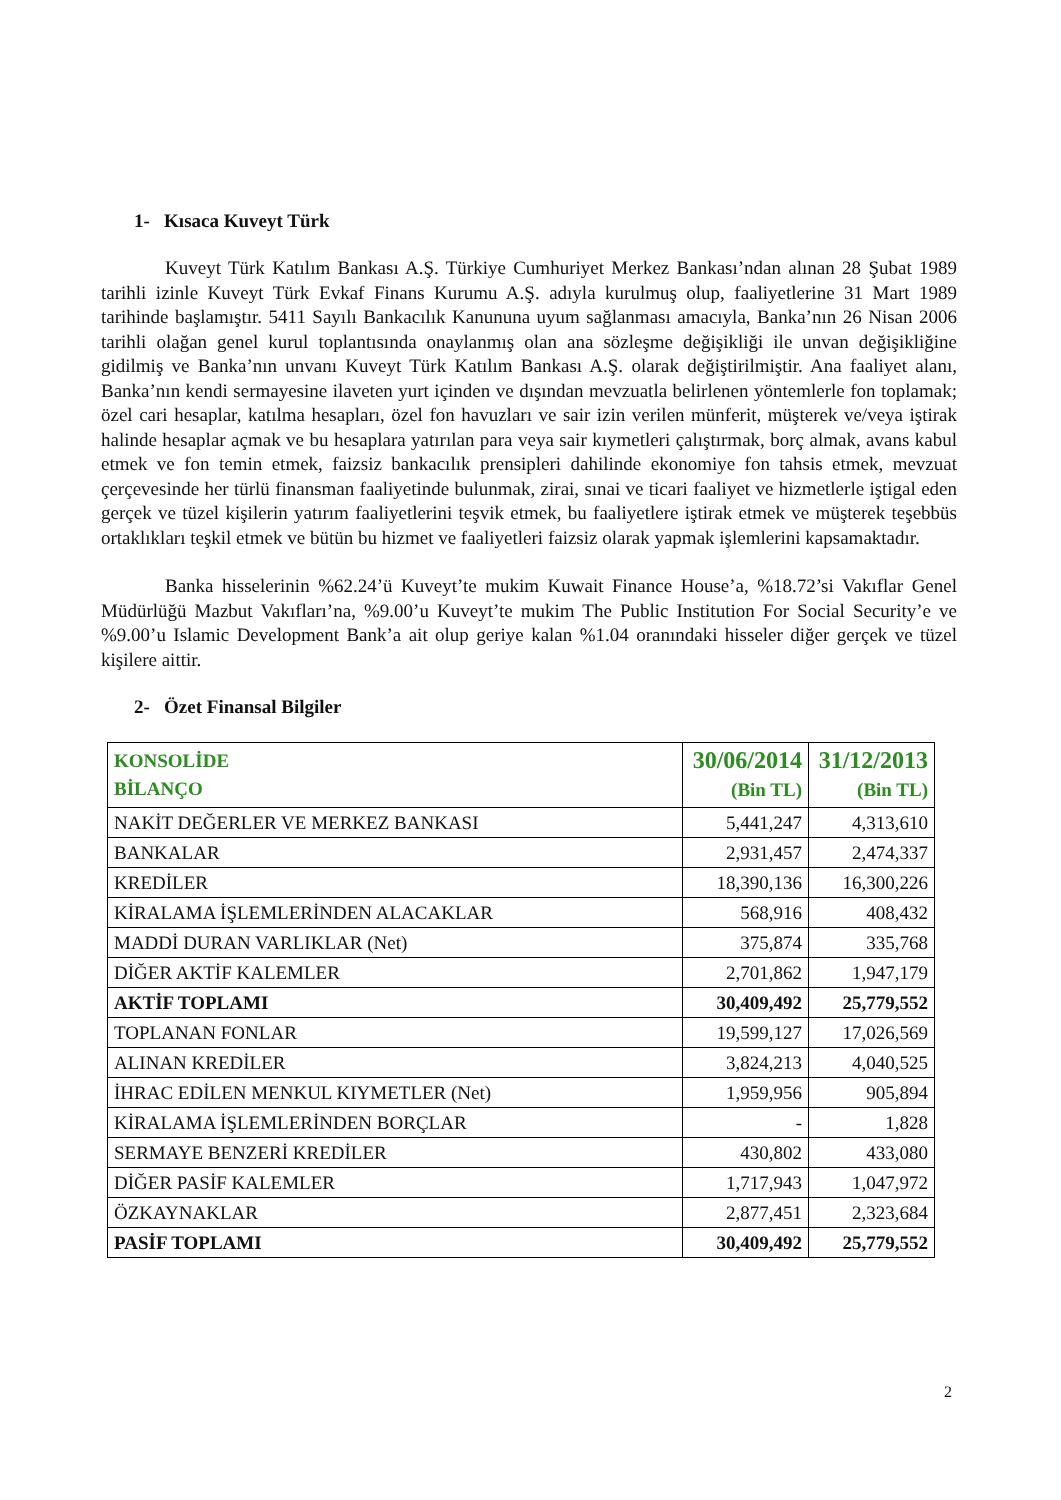1- Kısaca Kuveyt Türk
Kuveyt Türk Katılım Bankası A.Ş. Türkiye Cumhuriyet Merkez Bankası’ndan alınan 28 Şubat 1989 tarihli izinle Kuveyt Türk Evkaf Finans Kurumu A.Ş. adıyla kurulmuş olup, faaliyetlerine 31 Mart 1989 tarihinde başlamıştır. 5411 Sayılı Bankacılık Kanununa uyum sağlanması amacıyla, Banka’nın 26 Nisan 2006 tarihli olağan genel kurul toplantısında onaylanmış olan ana sözleşme değişikliği ile unvan değişikliğine gidilmiş ve Banka’nın unvanı Kuveyt Türk Katılım Bankası A.Ş. olarak değiştirilmiştir. Ana faaliyet alanı, Banka’nın kendi sermayesine ilaveten yurt içinden ve dışından mevzuatla belirlenen yöntemlerle fon toplamak; özel cari hesaplar, katılma hesapları, özel fon havuzları ve sair izin verilen münferit, müşterek ve/veya iştirak halinde hesaplar açmak ve bu hesaplara yatırılan para veya sair kıymetleri çalıştırmak, borç almak, avans kabul etmek ve fon temin etmek, faizsiz bankacılık prensipleri dahilinde ekonomiye fon tahsis etmek, mevzuat çerçevesinde her türlü finansman faaliyetinde bulunmak, zirai, sınai ve ticari faaliyet ve hizmetlerle iştigal eden gerçek ve tüzel kişilerin yatırım faaliyetlerini teşvik etmek, bu faaliyetlere iştirak etmek ve müşterek teşebbüs ortaklıkları teşkil etmek ve bütün bu hizmet ve faaliyetleri faizsiz olarak yapmak işlemlerini kapsamaktadır.
Banka hisselerinin %62.24’ü Kuveyt’te mukim Kuwait Finance House’a, %18.72’si Vakıflar Genel Müdürlüğü Mazbut Vakıfları’na, %9.00’u Kuveyt’te mukim The Public Institution For Social Security’e ve %9.00’u Islamic Development Bank’a ait olup geriye kalan %1.04 oranındaki hisseler diğer gerçek ve tüzel kişilere aittir.
2- Özet Finansal Bilgiler
| KONSOLİDE BİLANÇO | 30/06/2014 (Bin TL) | 31/12/2013 (Bin TL) |
| --- | --- | --- |
| NAKİT DEĞERLER VE MERKEZ BANKASI | 5,441,247 | 4,313,610 |
| BANKALAR | 2,931,457 | 2,474,337 |
| KREDİLER | 18,390,136 | 16,300,226 |
| KİRALAMA İŞLEMLERİNDEN ALACAKLAR | 568,916 | 408,432 |
| MADDİ DURAN VARLIKLAR (Net) | 375,874 | 335,768 |
| DİĞER AKTİF KALEMLER | 2,701,862 | 1,947,179 |
| AKTİF TOPLAMI | 30,409,492 | 25,779,552 |
| TOPLANAN FONLAR | 19,599,127 | 17,026,569 |
| ALINAN KREDİLER | 3,824,213 | 4,040,525 |
| İHRAC EDİLEN MENKUL KIYMETLER (Net) | 1,959,956 | 905,894 |
| KİRALAMA İŞLEMLERİNDEN BORÇLAR | - | 1,828 |
| SERMAYE BENZERİ KREDİLER | 430,802 | 433,080 |
| DİĞER PASİF KALEMLER | 1,717,943 | 1,047,972 |
| ÖZKAYNAKLAR | 2,877,451 | 2,323,684 |
| PASİF TOPLAMI | 30,409,492 | 25,779,552 |
2